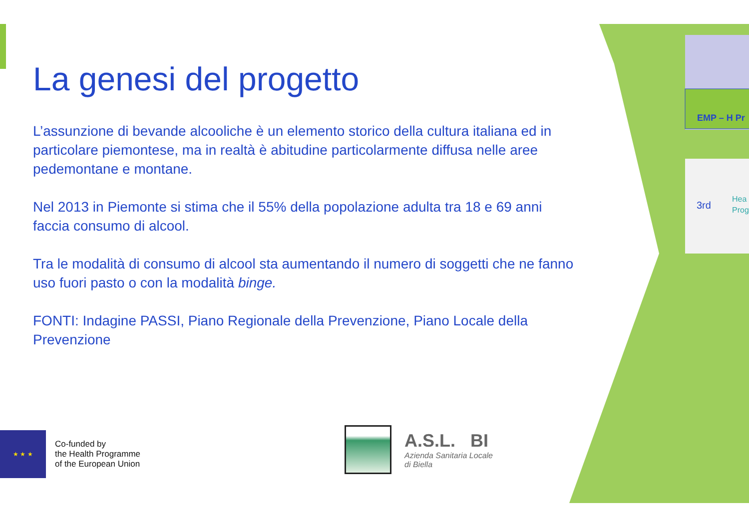EMP – H Pr
3rd
Hea
Prog
La genesi del progetto
L’assunzione di bevande alcooliche è un elemento storico della cultura italiana ed in particolare piemontese, ma in realtà è abitudine particolarmente diffusa nelle aree pedemontane e montane.
Nel 2013 in Piemonte si stima che il 55% della popolazione adulta tra 18 e 69 anni faccia consumo di alcool.
Tra le modalità di consumo di alcool sta aumentando il numero di soggetti che ne fanno uso fuori pasto o con la modalità binge.
FONTI: Indagine PASSI, Piano Regionale della Prevenzione, Piano Locale della Prevenzione
★ ★ ★
Co-funded by
the Health Programme
of the European Union
A.S.L. BI
Azienda Sanitaria Locale
di Biella